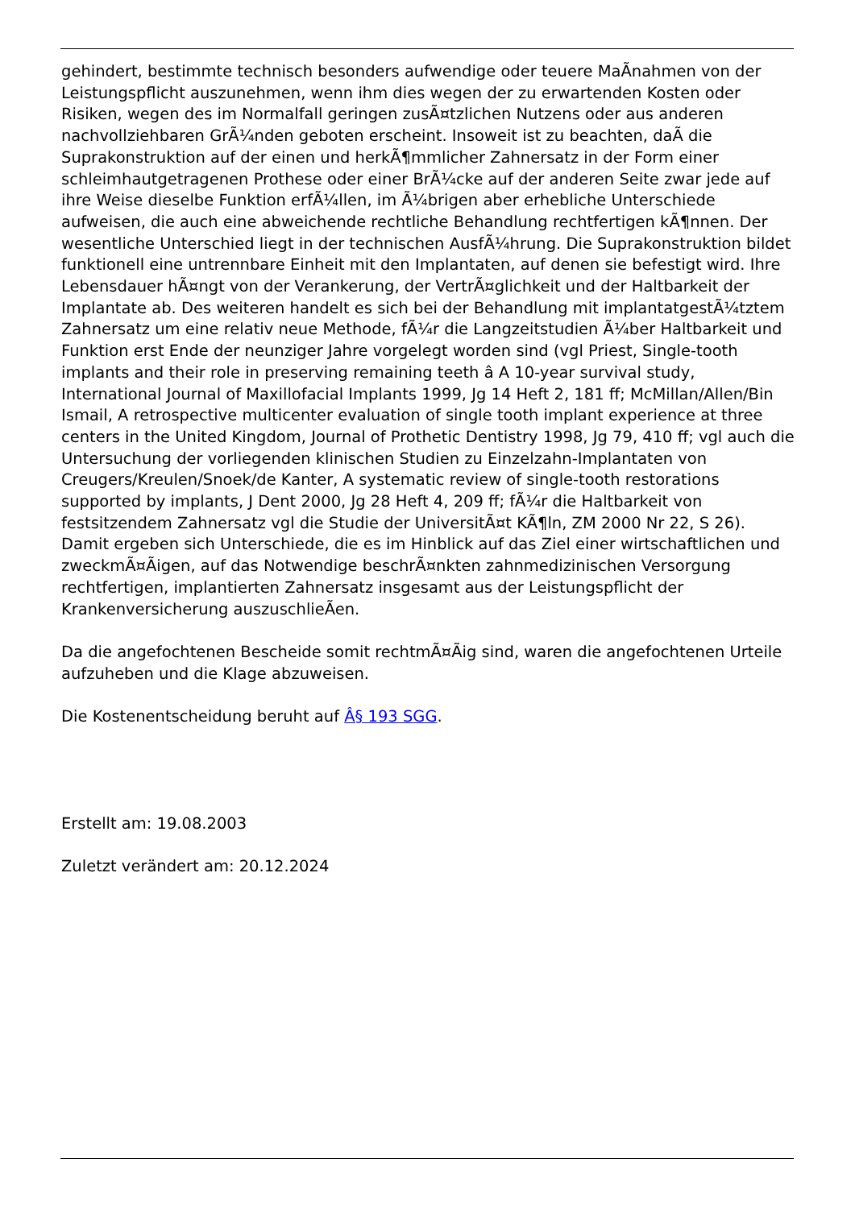gehindert, bestimmte technisch besonders aufwendige oder teuere MaÃnahmen von der Leistungspflicht auszunehmen, wenn ihm dies wegen der zu erwartenden Kosten oder Risiken, wegen des im Normalfall geringen zusÃ¤tzlichen Nutzens oder aus anderen nachvollziehbaren GrÃ¼nden geboten erscheint. Insoweit ist zu beachten, daÃ die Suprakonstruktion auf der einen und herkÃ¶mmlicher Zahnersatz in der Form einer schleimhautgetragenen Prothese oder einer BrÃ¼cke auf der anderen Seite zwar jede auf ihre Weise dieselbe Funktion erfÃ¼llen, im Ã¼brigen aber erhebliche Unterschiede aufweisen, die auch eine abweichende rechtliche Behandlung rechtfertigen kÃ¶nnen. Der wesentliche Unterschied liegt in der technischen AusfÃ¼hrung. Die Suprakonstruktion bildet funktionell eine untrennbare Einheit mit den Implantaten, auf denen sie befestigt wird. Ihre Lebensdauer hÃ¤ngt von der Verankerung, der VertrÃ¤glichkeit und der Haltbarkeit der Implantate ab. Des weiteren handelt es sich bei der Behandlung mit implantatgestÃ¼tztem Zahnersatz um eine relativ neue Methode, fÃ¼r die Langzeitstudien Ã¼ber Haltbarkeit und Funktion erst Ende der neunziger Jahre vorgelegt worden sind (vgl Priest, Single-tooth implants and their role in preserving remaining teeth â A 10-year survival study, International Journal of Maxillofacial Implants 1999, Jg 14 Heft 2, 181 ff; McMillan/Allen/Bin Ismail, A retrospective multicenter evaluation of single tooth implant experience at three centers in the United Kingdom, Journal of Prothetic Dentistry 1998, Jg 79, 410 ff; vgl auch die Untersuchung der vorliegenden klinischen Studien zu Einzelzahn-Implantaten von Creugers/Kreulen/Snoek/de Kanter, A systematic review of single-tooth restorations supported by implants, J Dent 2000, Jg 28 Heft 4, 209 ff; fÃ¼r die Haltbarkeit von festsitzendem Zahnersatz vgl die Studie der UniversitÃ¤t KÃ¶ln, ZM 2000 Nr 22, S 26). Damit ergeben sich Unterschiede, die es im Hinblick auf das Ziel einer wirtschaftlichen und zweckmÃ¤Ãigen, auf das Notwendige beschrÃ¤nkten zahnmedizinischen Versorgung rechtfertigen, implantierten Zahnersatz insgesamt aus der Leistungspflicht der Krankenversicherung auszuschlieÃen.
Da die angefochtenen Bescheide somit rechtmÃ¤Ãig sind, waren die angefochtenen Urteile aufzuheben und die Klage abzuweisen.
Die Kostenentscheidung beruht auf Â§ 193 SGG.
Erstellt am: 19.08.2003
Zuletzt verändert am: 20.12.2024